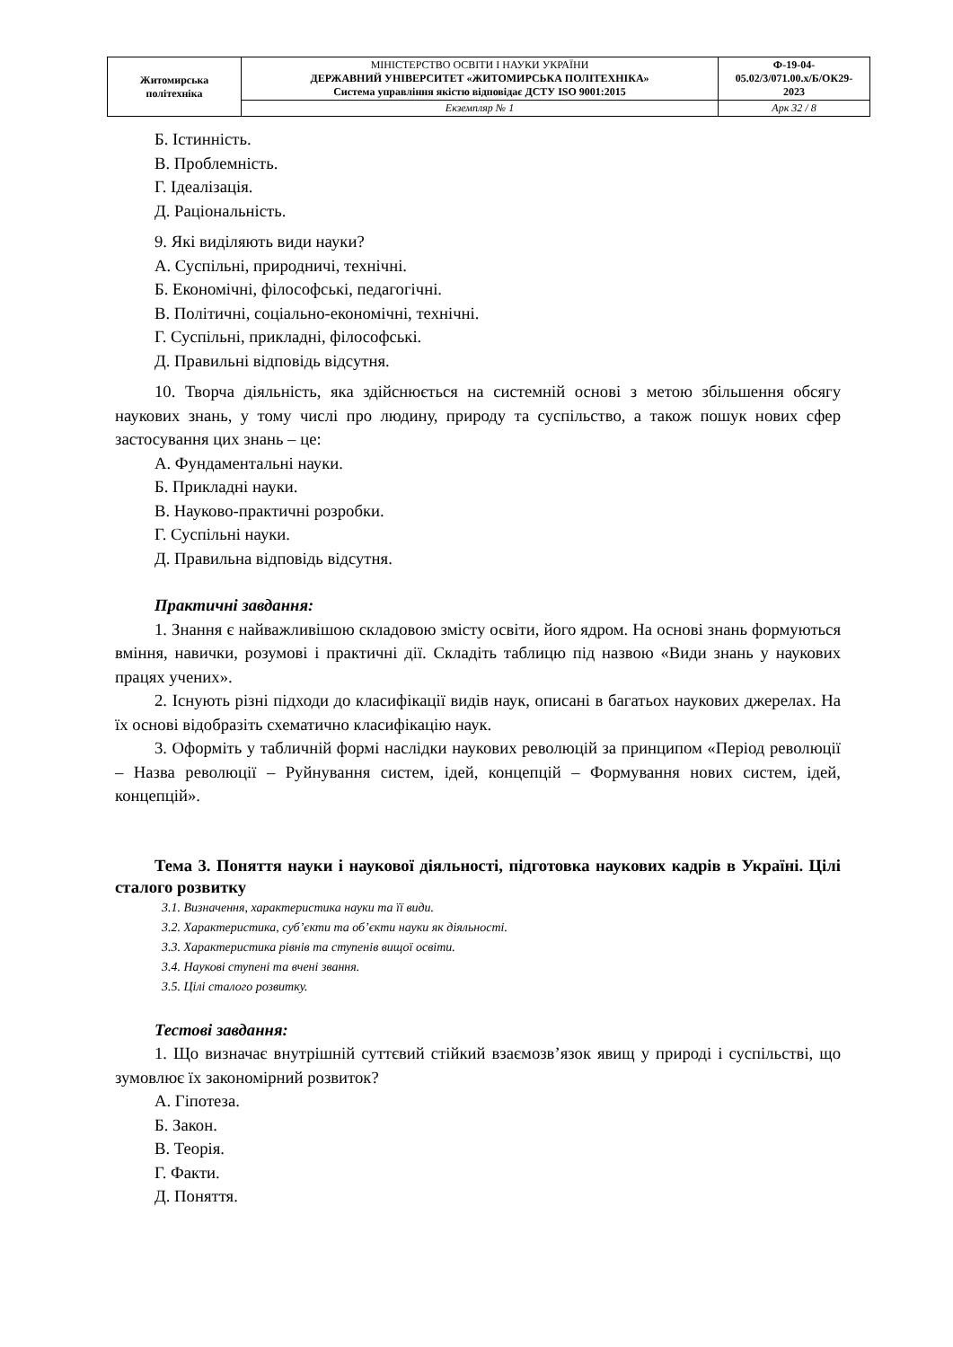| Житомирська політехніка | МІНІСТЕРСТВО ОСВІТИ І НАУКИ УКРАЇНИ ДЕРЖАВНИЙ УНІВЕРСИТЕТ «ЖИТОМИРСЬКА ПОЛІТЕХНІКА» Система управління якістю відповідає ДСТУ ISO 9001:2015 | Ф-19-04- 05.02/3/071.00.х/Б/ОК29- 2023 |
| | Екземпляр № 1 | Арк 32 / 8 |
Б. Істинність.
В. Проблемність.
Г. Ідеалізація.
Д. Раціональність.
9. Які виділяють види науки?
А. Суспільні, природничі, технічні.
Б. Економічні, філософські, педагогічні.
В. Політичні, соціально-економічні, технічні.
Г. Суспільні, прикладні, філософські.
Д. Правильні відповідь відсутня.
10. Творча діяльність, яка здійснюється на системній основі з метою збільшення обсягу наукових знань, у тому числі про людину, природу та суспільство, а також пошук нових сфер застосування цих знань – це:
А. Фундаментальні науки.
Б. Прикладні науки.
В. Науково-практичні розробки.
Г. Суспільні науки.
Д. Правильна відповідь відсутня.
Практичні завдання:
1. Знання є найважливішою складовою змісту освіти, його ядром. На основі знань формуються вміння, навички, розумові і практичні дії. Складіть таблицю під назвою «Види знань у наукових працях учених».
2. Існують різні підходи до класифікації видів наук, описані в багатьох наукових джерелах. На їх основі відобразіть схематично класифікацію наук.
3. Оформіть у табличній формі наслідки наукових революцій за принципом «Період революції – Назва революції – Руйнування систем, ідей, концепцій – Формування нових систем, ідей, концепцій».
Тема 3. Поняття науки і наукової діяльності, підготовка наукових кадрів в Україні. Цілі сталого розвитку
3.1. Визначення, характеристика науки та її види.
3.2. Характеристика, суб’єкти та об’єкти науки як діяльності.
3.3. Характеристика рівнів та ступенів вищої освіти.
3.4. Наукові ступені та вчені звання.
3.5. Цілі сталого розвитку.
Тестові завдання:
1. Що визначає внутрішній суттєвий стійкий взаємозв’язок явищ у природі і суспільстві, що зумовлює їх закономірний розвиток?
А. Гіпотеза.
Б. Закон.
В. Теорія.
Г. Факти.
Д. Поняття.